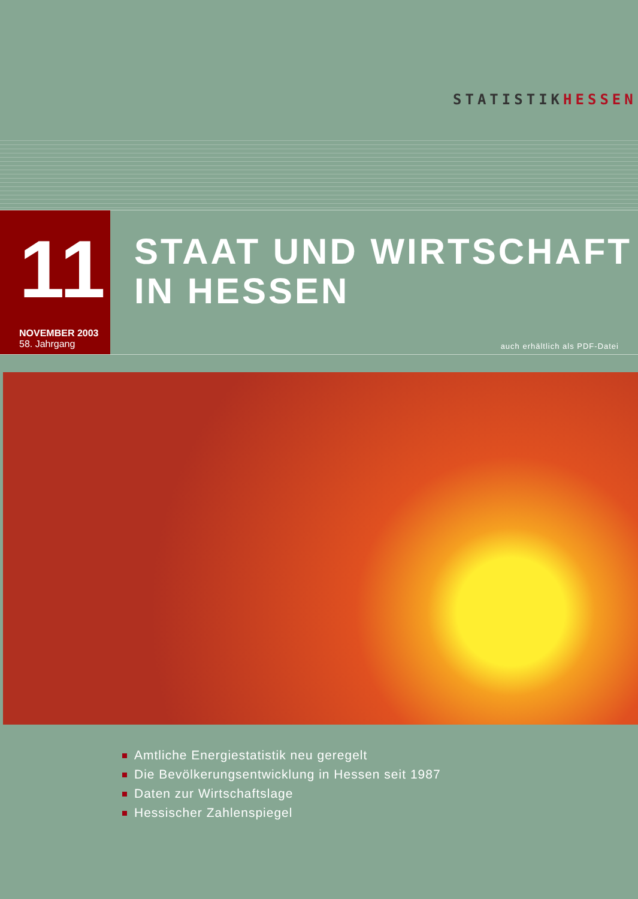STATISTIKHESSEN
11
NOVEMBER 2003
58. Jahrgang
STAAT UND WIRTSCHAFT
IN HESSEN
auch erhältlich als PDF-Datei
Amtliche Energiestatistik neu geregelt
Die Bevölkerungsentwicklung in Hessen seit 1987
Daten zur Wirtschaftslage
Hessischer Zahlenspiegel